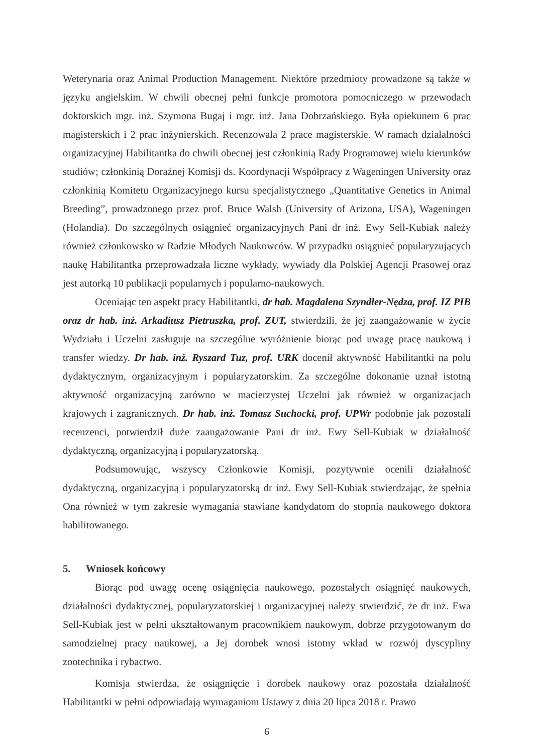Weterynaria oraz Animal Production Management. Niektóre przedmioty prowadzone są także w języku angielskim. W chwili obecnej pełni funkcje promotora pomocniczego w przewodach doktorskich mgr. inż. Szymona Bugaj i mgr. inż. Jana Dobrzańskiego. Była opiekunem 6 prac magisterskich i 2 prac inżynierskich. Recenzowała 2 prace magisterskie. W ramach działalności organizacyjnej Habilitantka do chwili obecnej jest członkinią Rady Programowej wielu kierunków studiów; członkinią Doraźnej Komisji ds. Koordynacji Współpracy z Wageningen University oraz członkinią Komitetu Organizacyjnego kursu specjalistycznego „Quantitative Genetics in Animal Breeding”, prowadzonego przez prof. Bruce Walsh (University of Arizona, USA), Wageningen (Holandia). Do szczególnych osiągnieć organizacyjnych Pani dr inż. Ewy Sell-Kubiak należy również członkowsko w Radzie Młodych Naukowców. W przypadku osiągnieć popularyzujących naukę Habilitantka przeprowadzała liczne wykłady, wywiady dla Polskiej Agencji Prasowej oraz jest autorką 10 publikacji popularnych i popularno-naukowych.
Oceniając ten aspekt pracy Habilitantki, dr hab. Magdalena Szyndler-Nędza, prof. IZ PIB oraz dr hab. inż. Arkadiusz Pietruszka, prof. ZUT, stwierdzili, że jej zaangażowanie w życie Wydziału i Uczelni zasługuje na szczególne wyróżnienie biorąc pod uwagę pracę naukową i transfer wiedzy. Dr hab. inż. Ryszard Tuz, prof. URK docenił aktywność Habilitantki na polu dydaktycznym, organizacyjnym i popularyzatorskim. Za szczególne dokonanie uznał istotną aktywność organizacyjną zarówno w macierzystej Uczelni jak również w organizacjach krajowych i zagranicznych. Dr hab. inż. Tomasz Suchocki, prof. UPWr podobnie jak pozostali recenzenci, potwierdził duże zaangażowanie Pani dr inż. Ewy Sell-Kubiak w działalność dydaktyczną, organizacyjną i popularyzatorską.
Podsumowując, wszyscy Członkowie Komisji, pozytywnie ocenili działalność dydaktyczną, organizacyjną i popularyzatorską dr inż. Ewy Sell-Kubiak stwierdzając, że spełnia Ona również w tym zakresie wymagania stawiane kandydatom do stopnia naukowego doktora habilitowanego.
5. Wniosek końcowy
Biorąc pod uwagę ocenę osiągnięcia naukowego, pozostałych osiągnięć naukowych, działalności dydaktycznej, popularyzatorskiej i organizacyjnej należy stwierdzić, że dr inż. Ewa Sell-Kubiak jest w pełni ukształtowanym pracownikiem naukowym, dobrze przygotowanym do samodzielnej pracy naukowej, a Jej dorobek wnosi istotny wkład w rozwój dyscypliny zootechnika i rybactwo.
Komisja stwierdza, że osiągnięcie i dorobek naukowy oraz pozostała działalność Habilitantki w pełni odpowiadają wymaganiom Ustawy z dnia 20 lipca 2018 r. Prawo
6